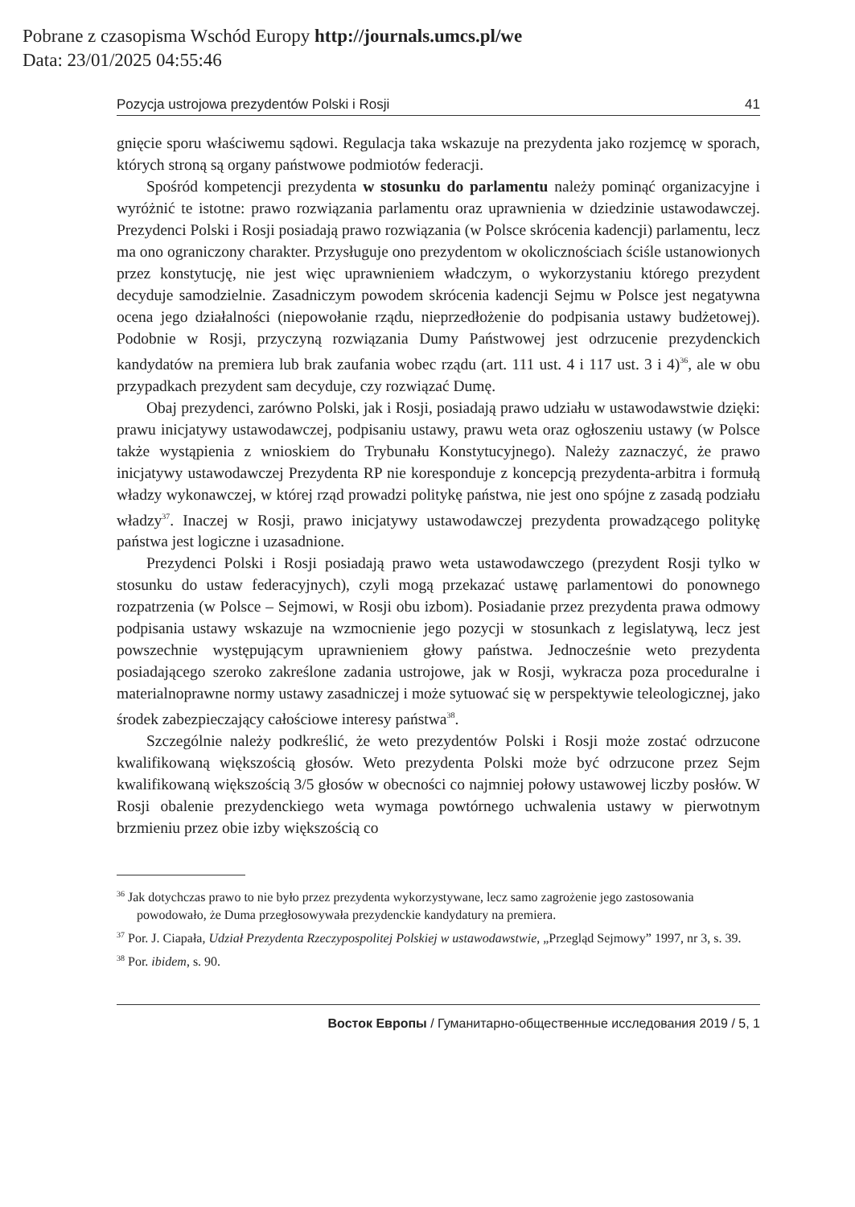Pobrane z czasopisma Wschód Europy http://journals.umcs.pl/we
Data: 23/01/2025 04:55:46
Pozycja ustrojowa prezydentów Polski i Rosji 41
gnięcie sporu właściwemu sądowi. Regulacja taka wskazuje na prezydenta jako rozjemcę w sporach, których stroną są organy państwowe podmiotów federacji.
Spośród kompetencji prezydenta w stosunku do parlamentu należy pominąć organizacyjne i wyróżnić te istotne: prawo rozwiązania parlamentu oraz uprawnienia w dziedzinie ustawodawczej. Prezydenci Polski i Rosji posiadają prawo rozwiązania (w Polsce skrócenia kadencji) parlamentu, lecz ma ono ograniczony charakter. Przysługuje ono prezydentom w okolicznościach ściśle ustanowionych przez konstytucję, nie jest więc uprawnieniem władczym, o wykorzystaniu którego prezydent decyduje samodzielnie. Zasadniczym powodem skrócenia kadencji Sejmu w Polsce jest negatywna ocena jego działalności (niepowołanie rządu, nieprzedłożenie do podpisania ustawy budżetowej). Podobnie w Rosji, przyczyną rozwiązania Dumy Państwowej jest odrzucenie prezydenckich kandydatów na premiera lub brak zaufania wobec rządu (art. 111 ust. 4 i 117 ust. 3 i 4)<sup>36</sup>, ale w obu przypadkach prezydent sam decyduje, czy rozwiązać Dumę.
Obaj prezydenci, zarówno Polski, jak i Rosji, posiadają prawo udziału w ustawodawstwie dzięki: prawu inicjatywy ustawodawczej, podpisaniu ustawy, prawu weta oraz ogłoszeniu ustawy (w Polsce także wystąpienia z wnioskiem do Trybunału Konstytucyjnego). Należy zaznaczyć, że prawo inicjatywy ustawodawczej Prezydenta RP nie koresponduje z koncepcją prezydenta-arbitra i formułą władzy wykonawczej, w której rząd prowadzi politykę państwa, nie jest ono spójne z zasadą podziału władzy<sup>37</sup>. Inaczej w Rosji, prawo inicjatywy ustawodawczej prezydenta prowadzącego politykę państwa jest logiczne i uzasadnione.
Prezydenci Polski i Rosji posiadają prawo weta ustawodawczego (prezydent Rosji tylko w stosunku do ustaw federacyjnych), czyli mogą przekazać ustawę parlamentowi do ponownego rozpatrzenia (w Polsce – Sejmowi, w Rosji obu izbom). Posiadanie przez prezydenta prawa odmowy podpisania ustawy wskazuje na wzmocnienie jego pozycji w stosunkach z legislatywą, lecz jest powszechnie występującym uprawnieniem głowy państwa. Jednocześnie weto prezydenta posiadającego szeroko zakreślone zadania ustrojowe, jak w Rosji, wykracza poza proceduralne i materialnoprawne normy ustawy zasadniczej i może sytuować się w perspektywie teleologicznej, jako środek zabezpieczający całościowe interesy państwa<sup>38</sup>.
Szczególnie należy podkreślić, że weto prezydentów Polski i Rosji może zostać odrzucone kwalifikowaną większością głosów. Weto prezydenta Polski może być odrzucone przez Sejm kwalifikowaną większością 3/5 głosów w obecności co najmniej połowy ustawowej liczby posłów. W Rosji obalenie prezydenckiego weta wymaga powtórnego uchwalenia ustawy w pierwotnym brzmieniu przez obie izby większością co
<sup>36</sup> Jak dotychczas prawo to nie było przez prezydenta wykorzystywane, lecz samo zagrożenie jego zastosowania powodowało, że Duma przegłosowywała prezydenckie kandydatury na premiera.
<sup>37</sup> Por. J. Ciapała, Udział Prezydenta Rzeczypospolitej Polskiej w ustawodawstwie, „Przegląd Sejmowy” 1997, nr 3, s. 39.
<sup>38</sup> Por. ibidem, s. 90.
Восток Европы / Гуманитарно-общественные исследования 2019 / 5, 1